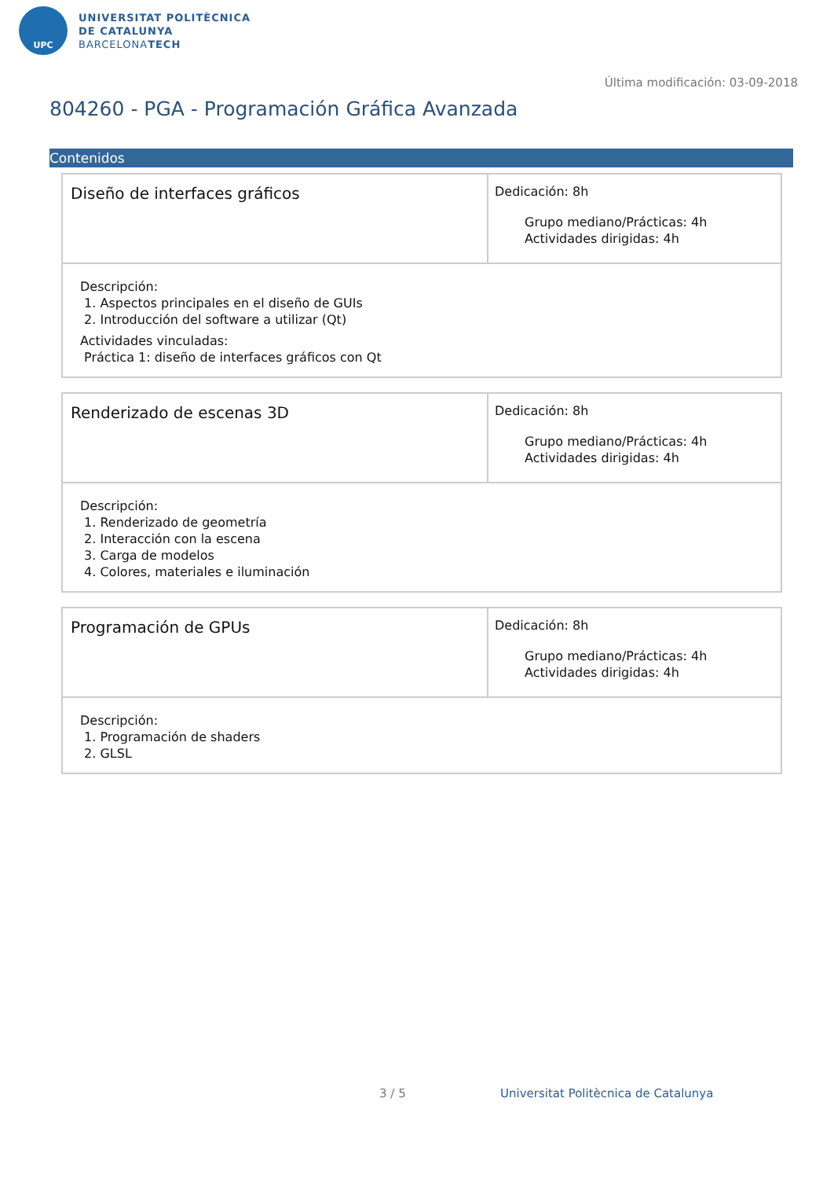UPC
UNIVERSITAT POLITÈCNICA
DE CATALUNYA
BARCELONATECH
Última modificación: 03-09-2018
804260 - PGA - Programación Gráfica Avanzada
Contenidos
| Diseño de interfaces gráficos | Dedicación: 8h Grupo mediano/Prácticas: 4h Actividades dirigidas: 4h |
| Descripción: 1. Aspectos principales en el diseño de GUIs 2. Introducción del software a utilizar (Qt) Actividades vinculadas: Práctica 1: diseño de interfaces gráficos con Qt | |
| Renderizado de escenas 3D | Dedicación: 8h Grupo mediano/Prácticas: 4h Actividades dirigidas: 4h |
| Descripción: 1. Renderizado de geometría 2. Interacción con la escena 3. Carga de modelos 4. Colores, materiales e iluminación | |
| Programación de GPUs | Dedicación: 8h Grupo mediano/Prácticas: 4h Actividades dirigidas: 4h |
| Descripción: 1. Programación de shaders 2. GLSL | |
3 / 5
Universitat Politècnica de Catalunya